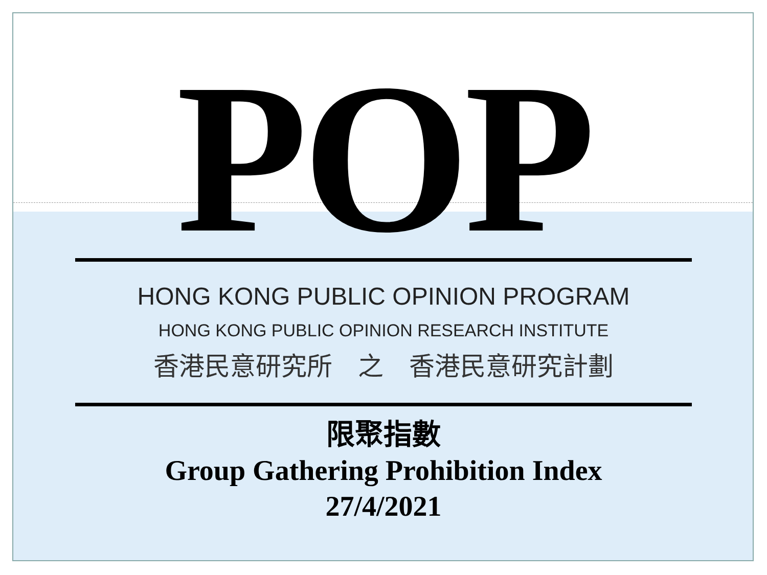POP
HONG KONG PUBLIC OPINION PROGRAM
HONG KONG PUBLIC OPINION RESEARCH INSTITUTE
香港民意研究所　之　香港民意研究計劃
限聚指數
Group Gathering Prohibition Index
27/4/2021